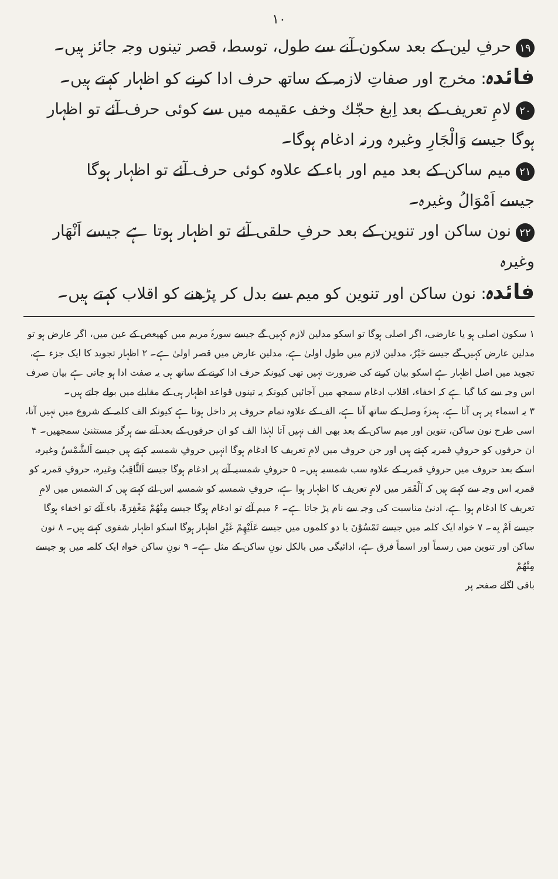۱۰
۱۹ حرفِ لین کے بعد سکون آنے سے طول، توسط، قصر تینوں وجہ جائز ہیں۔
فائدہ: مخرج اور صفاتِ لازمہ کے ساتھ حرف ادا کرنے کو اظہار کہتے ہیں۔
۲۰ لامِ تعریف کے بعد اِبغ حجّك وخف عقيمه میں سے کوئی حرف آئے تو اظہار ہوگا جیسے وَالْجَارِ وغیرہ ورنہ ادغام ہوگا۔
۲۱ میم ساکن کے بعد میم اور باء کے علاوہ کوئی حرف آئے تو اظہار ہوگا
جیسے اَمْوَالُ وغیرہ۔
۲۲ نون ساکن اور تنوین کے بعد حرفِ حلقی آئے تو اظہار ہوتا ہے جیسے اَنْهَار وغیرہ
فائدہ: نون ساکن اور تنوین کو میم سے بدل کر پڑھنے کو اقلاب کہتے ہیں۔
۱ سکون اصلی ہو یا عارضی، اگر اصلی ہوگا تو اسکو مدلین لازم کہیں گے جیسے سورۂ مریم میں کھیعص کے عین میں، اگر عارض ہو تو مدلین عارض کہیں گے جیسے خَيْرٌ، مدلین لازم میں طول اولیٰ ہے، مدلین عارض میں قصر اولیٰ ہے۔ ۲ اظہار تجوید کا ایک جزء ہے، تجوید میں اصل اظہار ہے اسکو بیان کرنے کی ضرورت نہیں تھی کیونکہ حرف ادا کرنے کے ساتھ ہی یہ صفت ادا ہو جاتی ہے بیان صرف اس وجہ سے کیا گیا ہے کہ اخفاء، اقلاب ادغام سمجھ میں آجائیں کیونکہ یہ تینوں قواعد اظہار ہی کے مقابلے میں بولے جاتے ہیں۔
۳ یہ اسماء پر ہی آتا ہے، ہمزۂ وصل کے ساتھ آتا ہے، الف کے علاوہ تمام حروف پر داخل ہوتا ہے کیونکہ الف کلمہ کے شروع میں نہیں آتا، اسی طرح نون ساکن، تنوین اور میم ساکن کے بعد بھی الف نہیں آتا لہٰذا الف کو ان حرفوں کے بعد آنے سے ہرگز مستثنیٰ سمجھیں۔ ۴ ان حرفوں کو حروفِ قمریہ کہتے ہیں اور جن حروف میں لامِ تعریف کا ادغام ہوگا انہیں حروفِ شمسیہ کہتے ہیں جیسے اَلشَّمْسُ وغیرہ، اسکے بعد حروف میں حروفِ قمریہ کے علاوہ سب شمسیہ ہیں۔ ۵ حروفِ شمسیہ آنے پر ادغام ہوگا جیسے اَلثَّاقِبُ وغیرہ، حروفِ قمریہ کو قمریہ اس وجہ سے کہتے ہیں کہ اَلْقَمَر میں لامِ تعریف کا اظہار ہوا ہے، حروفِ شمسیہ کو شمسیہ اس لئے کہتے ہیں کہ الشمس میں لامِ تعریف کا ادغام ہوا ہے، ادنیٰ مناسبت کی وجہ سے نام پڑ جاتا ہے۔ ۶ میم آئے تو ادغام ہوگا جیسے مِنْهُمْ مَغْفِرَةً، باء آئے تو اخفاء ہوگا جیسے اَمْ بِه۔ ۷ خواہ ایک کلمہ میں جیسے تَمْسُوْنَ یا دو کلموں میں جیسے عَلَيْهِمْ غَيْرِ اظہار ہوگا اسکو اظہار شفوی کہتے ہیں۔ ۸ نون ساکن اور تنوین میں رسماً اور اسماً فرق ہے، ادائیگی میں بالکل نونِ ساکن کے مثل ہے۔ ۹ نونِ ساکن خواہ ایک کلمہ میں ہو جیسے مِنْهُمْ
باقی اگلے صفحہ پر